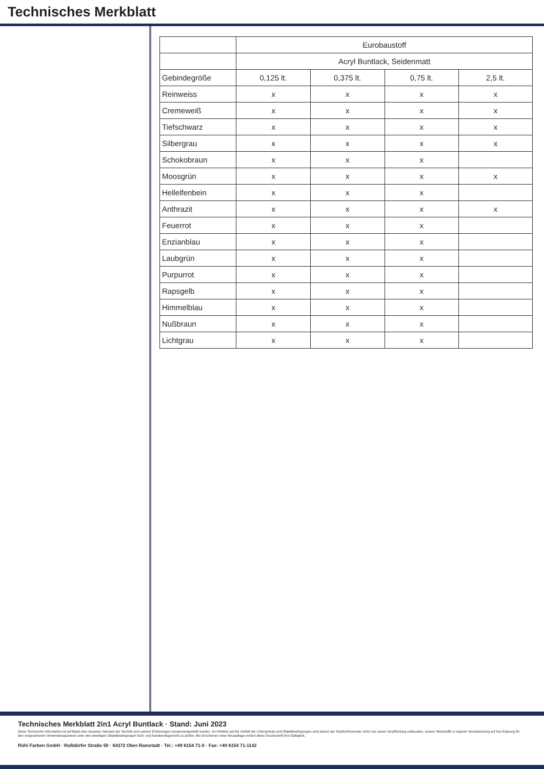Technisches Merkblatt
| | Eurobaustoff | | | |
| | Acryl Buntlack, Seidenmatt | | | |
| Gebindegröße | 0,125 lt. | 0,375 lt. | 0,75 lt. | 2,5 lt. |
| Reinweiss | x | x | x | x |
| Cremeweiß | x | x | x | x |
| Tiefschwarz | x | x | x | x |
| Silbergrau | x | x | x | x |
| Schokobraun | x | x | x | |
| Moosgrün | x | x | x | x |
| Hellelfenbein | x | x | x | |
| Anthrazit | x | x | x | x |
| Feuerrot | x | x | x | |
| Enzianblau | x | x | x | |
| Laubgrün | x | x | x | |
| Purpurrot | x | x | x | |
| Rapsgelb | x | x | x | |
| Himmelblau | x | x | x | |
| Nußbraun | x | x | x | |
| Lichtgrau | x | x | x | |
Technisches Merkblatt 2in1 Acryl Buntlack · Stand: Juni 2023
Diese Technische Information ist auf Basis des neuesten Standes der Technik und unserer Erfahrungen zusammengestellt worden. Im Hinblick auf die Vielfalt der Untergründe und Objektbedingungen wird jedoch der Käufer/Anwender nicht von seiner Verpflichtung entbunden, unsere Werkstoffe in eigener Verantwortung auf ihre Eignung für den vorgesehenen Verwendungszweck unter den jeweiligen Objektbedingungen fach- und handwerksgerecht zu prüfen. Bei Erscheinen einer Neuauflage verliert diese Druckschrift ihre Gültigkeit.
Rühl Farben GmbH · Roßdörfer Straße 50 · 64372 Ober-Ramstadt · Tel.: +49 6154 71-0 · Fax: +49 6154 71-1142